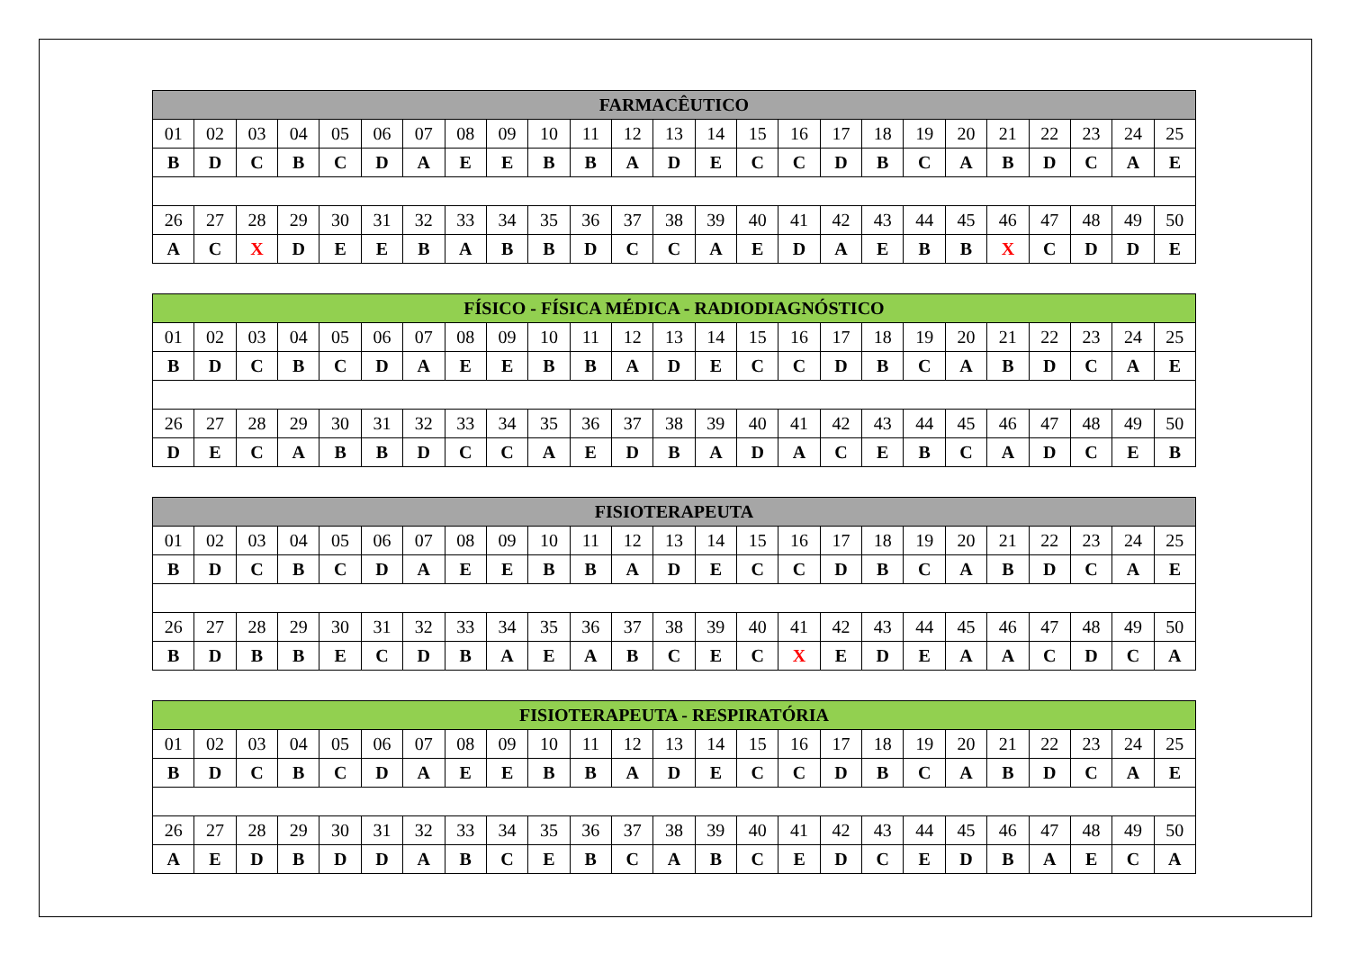| FARMACÊUTICO | | | | | | | | | | | | | | | | | | | | | | | | |
| --- | --- | --- | --- | --- | --- | --- | --- | --- | --- | --- | --- | --- | --- | --- | --- | --- | --- | --- | --- | --- | --- | --- | --- | --- |
| 01 | 02 | 03 | 04 | 05 | 06 | 07 | 08 | 09 | 10 | 11 | 12 | 13 | 14 | 15 | 16 | 17 | 18 | 19 | 20 | 21 | 22 | 23 | 24 | 25 |
| B | D | C | B | C | D | A | E | E | B | B | A | D | E | C | C | D | B | C | A | B | D | C | A | E |
| 26 | 27 | 28 | 29 | 30 | 31 | 32 | 33 | 34 | 35 | 36 | 37 | 38 | 39 | 40 | 41 | 42 | 43 | 44 | 45 | 46 | 47 | 48 | 49 | 50 |
| A | C | X | D | E | E | B | A | B | B | D | C | C | A | E | D | A | E | B | B | X | C | D | D | E |
| FÍSICO - FÍSICA MÉDICA - RADIODIAGNÓSTICO | | | | | | | | | | | | | | | | | | | | | | | | |
| --- | --- | --- | --- | --- | --- | --- | --- | --- | --- | --- | --- | --- | --- | --- | --- | --- | --- | --- | --- | --- | --- | --- | --- | --- |
| 01 | 02 | 03 | 04 | 05 | 06 | 07 | 08 | 09 | 10 | 11 | 12 | 13 | 14 | 15 | 16 | 17 | 18 | 19 | 20 | 21 | 22 | 23 | 24 | 25 |
| B | D | C | B | C | D | A | E | E | B | B | A | D | E | C | C | D | B | C | A | B | D | C | A | E |
| 26 | 27 | 28 | 29 | 30 | 31 | 32 | 33 | 34 | 35 | 36 | 37 | 38 | 39 | 40 | 41 | 42 | 43 | 44 | 45 | 46 | 47 | 48 | 49 | 50 |
| D | E | C | A | B | B | D | C | C | A | E | D | B | A | D | A | C | E | B | C | A | D | C | E | B |
| FISIOTERAPEUTA | | | | | | | | | | | | | | | | | | | | | | | | |
| --- | --- | --- | --- | --- | --- | --- | --- | --- | --- | --- | --- | --- | --- | --- | --- | --- | --- | --- | --- | --- | --- | --- | --- | --- |
| 01 | 02 | 03 | 04 | 05 | 06 | 07 | 08 | 09 | 10 | 11 | 12 | 13 | 14 | 15 | 16 | 17 | 18 | 19 | 20 | 21 | 22 | 23 | 24 | 25 |
| B | D | C | B | C | D | A | E | E | B | B | A | D | E | C | C | D | B | C | A | B | D | C | A | E |
| 26 | 27 | 28 | 29 | 30 | 31 | 32 | 33 | 34 | 35 | 36 | 37 | 38 | 39 | 40 | 41 | 42 | 43 | 44 | 45 | 46 | 47 | 48 | 49 | 50 |
| B | D | B | B | E | C | D | B | A | E | A | B | C | E | C | X | E | D | E | A | A | C | D | C | A |
| FISIOTERAPEUTA - RESPIRATÓRIA | | | | | | | | | | | | | | | | | | | | | | | | |
| --- | --- | --- | --- | --- | --- | --- | --- | --- | --- | --- | --- | --- | --- | --- | --- | --- | --- | --- | --- | --- | --- | --- | --- | --- |
| 01 | 02 | 03 | 04 | 05 | 06 | 07 | 08 | 09 | 10 | 11 | 12 | 13 | 14 | 15 | 16 | 17 | 18 | 19 | 20 | 21 | 22 | 23 | 24 | 25 |
| B | D | C | B | C | D | A | E | E | B | B | A | D | E | C | C | D | B | C | A | B | D | C | A | E |
| 26 | 27 | 28 | 29 | 30 | 31 | 32 | 33 | 34 | 35 | 36 | 37 | 38 | 39 | 40 | 41 | 42 | 43 | 44 | 45 | 46 | 47 | 48 | 49 | 50 |
| A | E | D | B | D | D | A | B | C | E | B | C | A | B | C | E | D | C | E | D | B | A | E | C | A |